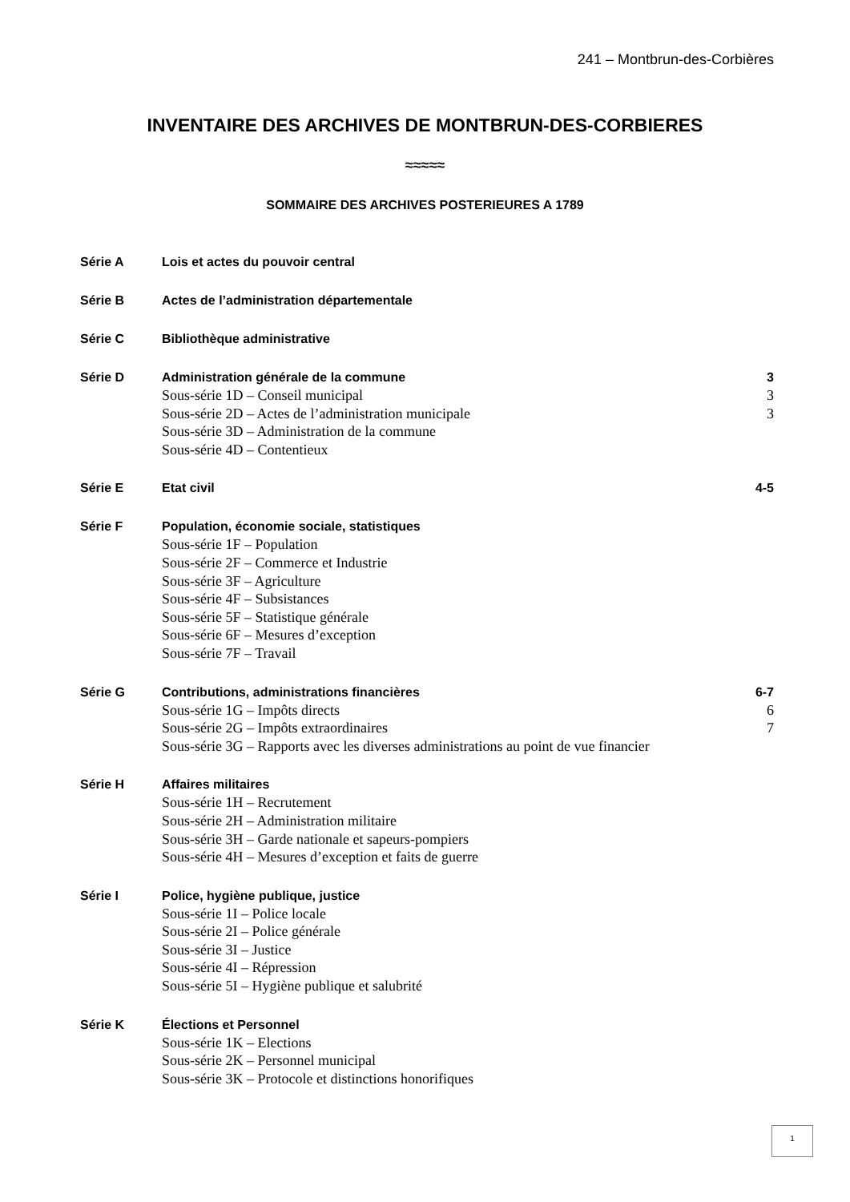241 – Montbrun-des-Corbières
INVENTAIRE DES ARCHIVES DE MONTBRUN-DES-CORBIERES
≈≈≈≈≈
SOMMAIRE DES ARCHIVES POSTERIEURES A 1789
Série A Lois et actes du pouvoir central
Série B Actes de l’administration départementale
Série C Bibliothèque administrative
Série D Administration générale de la commune 3
Sous-série 1D – Conseil municipal 3
Sous-série 2D – Actes de l’administration municipale 3
Sous-série 3D – Administration de la commune
Sous-série 4D – Contentieux
Série E Etat civil 4-5
Série F Population, économie sociale, statistiques
Sous-série 1F – Population
Sous-série 2F – Commerce et Industrie
Sous-série 3F – Agriculture
Sous-série 4F – Subsistances
Sous-série 5F – Statistique générale
Sous-série 6F – Mesures d’exception
Sous-série 7F – Travail
Série G Contributions, administrations financières 6-7
Sous-série 1G – Impôts directs 6
Sous-série 2G – Impôts extraordinaires 7
Sous-série 3G – Rapports avec les diverses administrations au point de vue financier
Série H Affaires militaires
Sous-série 1H – Recrutement
Sous-série 2H – Administration militaire
Sous-série 3H – Garde nationale et sapeurs-pompiers
Sous-série 4H – Mesures d’exception et faits de guerre
Série I Police, hygiène publique, justice
Sous-série 1I – Police locale
Sous-série 2I – Police générale
Sous-série 3I – Justice
Sous-série 4I – Répression
Sous-série 5I – Hygiène publique et salubrité
Série K Élections et Personnel
Sous-série 1K – Elections
Sous-série 2K – Personnel municipal
Sous-série 3K – Protocole et distinctions honorifiques
1